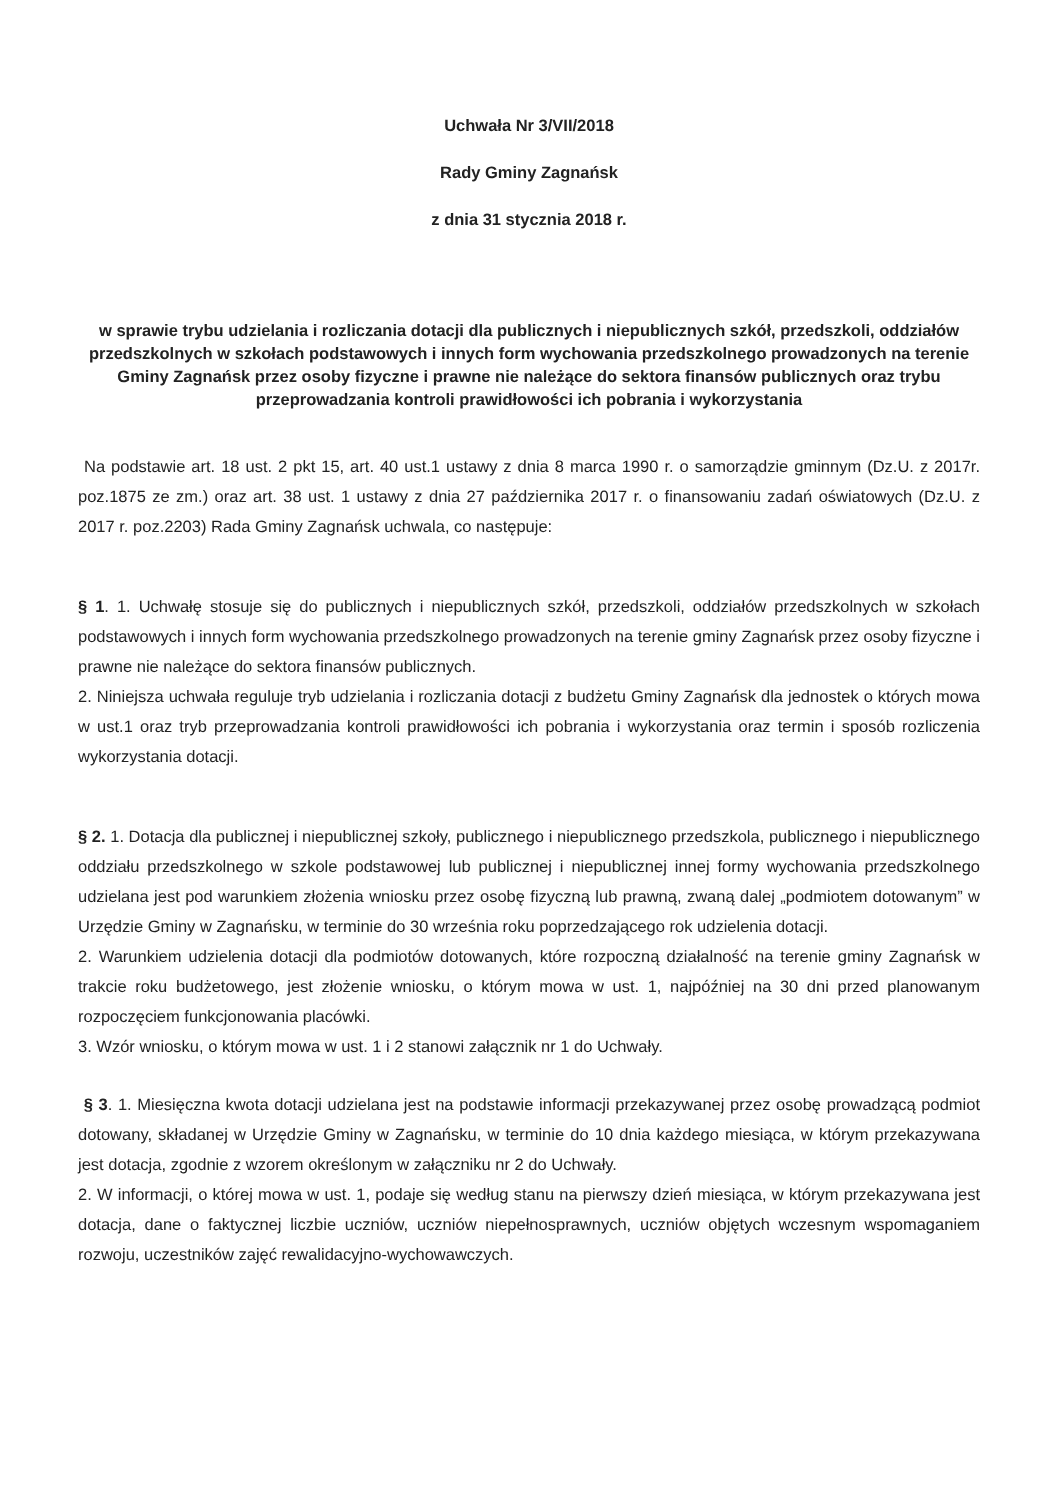Uchwała Nr 3/VII/2018
Rady Gminy Zagnańsk
z dnia 31 stycznia 2018 r.
w sprawie trybu udzielania i rozliczania dotacji dla publicznych i niepublicznych szkół, przedszkoli, oddziałów przedszkolnych w szkołach podstawowych i innych form wychowania przedszkolnego prowadzonych na terenie Gminy Zagnańsk przez osoby fizyczne i prawne nie należące do sektora finansów publicznych oraz trybu przeprowadzania kontroli prawidłowości ich pobrania i wykorzystania
Na podstawie art. 18 ust. 2 pkt 15, art. 40 ust.1 ustawy z dnia 8 marca 1990 r. o samorządzie gminnym (Dz.U. z 2017r. poz.1875 ze zm.) oraz art. 38 ust. 1 ustawy z dnia 27 października 2017 r. o finansowaniu zadań oświatowych (Dz.U. z 2017 r. poz.2203) Rada Gminy Zagnańsk uchwala, co następuje:
§ 1. 1. Uchwałę stosuje się do publicznych i niepublicznych szkół, przedszkoli, oddziałów przedszkolnych w szkołach podstawowych i innych form wychowania przedszkolnego prowadzonych na terenie gminy Zagnańsk przez osoby fizyczne i prawne nie należące do sektora finansów publicznych.
2. Niniejsza uchwała reguluje tryb udzielania i rozliczania dotacji z budżetu Gminy Zagnańsk dla jednostek o których mowa w ust.1 oraz tryb przeprowadzania kontroli prawidłowości ich pobrania i wykorzystania oraz termin i sposób rozliczenia wykorzystania dotacji.
§ 2. 1. Dotacja dla publicznej i niepublicznej szkoły, publicznego i niepublicznego przedszkola, publicznego i niepublicznego oddziału przedszkolnego w szkole podstawowej lub publicznej i niepublicznej innej formy wychowania przedszkolnego udzielana jest pod warunkiem złożenia wniosku przez osobę fizyczną lub prawną, zwaną dalej „podmiotem dotowanym” w Urzędzie Gminy w Zagnańsku, w terminie do 30 września roku poprzedzającego rok udzielenia dotacji.
2. Warunkiem udzielenia dotacji dla podmiotów dotowanych, które rozpoczną działalność na terenie gminy Zagnańsk w trakcie roku budżetowego, jest złożenie wniosku, o którym mowa w ust. 1, najpóźniej na 30 dni przed planowanym rozpoczęciem funkcjonowania placówki.
3. Wzór wniosku, o którym mowa w ust. 1 i 2 stanowi załącznik nr 1 do Uchwały.
§ 3. 1. Miesięczna kwota dotacji udzielana jest na podstawie informacji przekazywanej przez osobę prowadzącą podmiot dotowany, składanej w Urzędzie Gminy w Zagnańsku, w terminie do 10 dnia każdego miesiąca, w którym przekazywana jest dotacja, zgodnie z wzorem określonym w załączniku nr 2 do Uchwały.
2. W informacji, o której mowa w ust. 1, podaje się według stanu na pierwszy dzień miesiąca, w którym przekazywana jest dotacja, dane o faktycznej liczbie uczniów, uczniów niepełnosprawnych, uczniów objętych wczesnym wspomaganiem rozwoju, uczestników zajęć rewalidacyjno-wychowawczych.